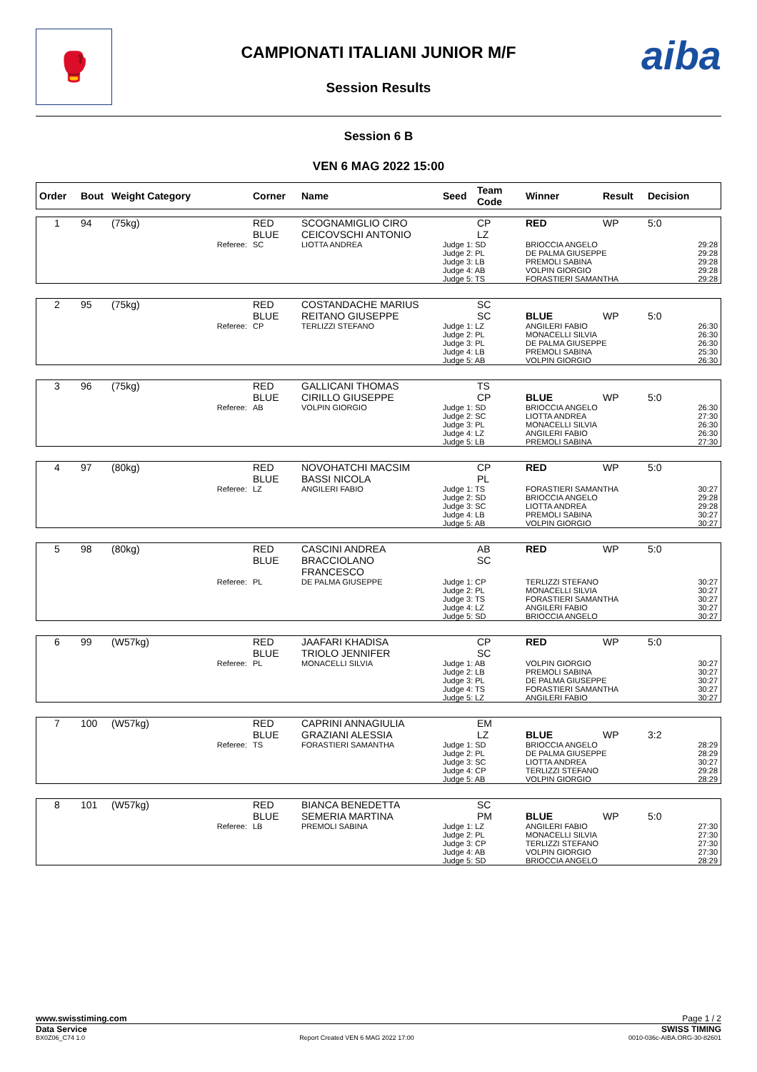🥊 CAMPIONATI ITALIANI JUNIOR M/F
Session Results
aiba
Session 6 B
VEN 6 MAG 2022 15:00
| Order | Bout | Weight Category | Corner | Name | Seed | Team Code | Winner | Result | Decision |
| --- | --- | --- | --- | --- | --- | --- | --- | --- | --- |
| 1 | 94 | (75kg) | RED BLUE | SCOGNAMIGLIO CIRO CEICOVSCHI ANTONIO | | CP LZ | RED | WP | 5:0 |
| | | Referee: | SC | LIOTTA ANDREA | Judge 1: SD Judge 2: PL Judge 3: LB Judge 4: AB Judge 5: TS | | BRIOCCIA ANGELO DE PALMA GIUSEPPE PREMOLI SABINA VOLPIN GIORGIO FORASTIERI SAMANTHA | | 29:28 29:28 29:28 29:28 29:28 |
| 2 | 95 | (75kg) | RED BLUE | COSTANDACHE MARIUS REITANO GIUSEPPE | | SC SC | BLUE | WP | 5:0 |
| | | Referee: | CP | TERLIZZI STEFANO | Judge 1: LZ Judge 2: PL Judge 3: PL Judge 4: LB Judge 5: AB | | ANGILERI FABIO MONACELLI SILVIA DE PALMA GIUSEPPE PREMOLI SABINA VOLPIN GIORGIO | | 26:30 26:30 26:30 25:30 26:30 |
| 3 | 96 | (75kg) | RED BLUE | GALLICANI THOMAS CIRILLO GIUSEPPE | | TS CP | BLUE | WP | 5:0 |
| | | Referee: | AB | VOLPIN GIORGIO | Judge 1: SD Judge 2: SC Judge 3: PL Judge 4: LZ Judge 5: LB | | BRIOCCIA ANGELO LIOTTA ANDREA MONACELLI SILVIA ANGILERI FABIO PREMOLI SABINA | | 26:30 27:30 26:30 26:30 27:30 |
| 4 | 97 | (80kg) | RED BLUE | NOVOHATCHI MACSIM BASSI NICOLA | | CP PL | RED | WP | 5:0 |
| | | Referee: | LZ | ANGILERI FABIO | Judge 1: TS Judge 2: SD Judge 3: SC Judge 4: LB Judge 5: AB | | FORASTIERI SAMANTHA BRIOCCIA ANGELO LIOTTA ANDREA PREMOLI SABINA VOLPIN GIORGIO | | 30:27 29:28 29:28 30:27 30:27 |
| 5 | 98 | (80kg) | RED BLUE | CASCINI ANDREA BRACCIOLANO FRANCESCO | | AB SC | RED | WP | 5:0 |
| | | Referee: | PL | DE PALMA GIUSEPPE | Judge 1: CP Judge 2: PL Judge 3: TS Judge 4: LZ Judge 5: SD | | TERLIZZI STEFANO MONACELLI SILVIA FORASTIERI SAMANTHA ANGILERI FABIO BRIOCCIA ANGELO | | 30:27 30:27 30:27 30:27 30:27 |
| 6 | 99 | (W57kg) | RED BLUE | JAAFARI KHADISA TRIOLO JENNIFER | | CP SC | RED | WP | 5:0 |
| | | Referee: | PL | MONACELLI SILVIA | Judge 1: AB Judge 2: LB Judge 3: PL Judge 4: TS Judge 5: LZ | | VOLPIN GIORGIO PREMOLI SABINA DE PALMA GIUSEPPE FORASTIERI SAMANTHA ANGILERI FABIO | | 30:27 30:27 30:27 30:27 30:27 |
| 7 | 100 | (W57kg) | RED BLUE | CAPRINI ANNAGIULIA GRAZIANI ALESSIA | | EM LZ | BLUE | WP | 3:2 |
| | | Referee: | TS | FORASTIERI SAMANTHA | Judge 1: SD Judge 2: PL Judge 3: SC Judge 4: CP Judge 5: AB | | BRIOCCIA ANGELO DE PALMA GIUSEPPE LIOTTA ANDREA TERLIZZI STEFANO VOLPIN GIORGIO | | 28:29 28:29 30:27 29:28 28:29 |
| 8 | 101 | (W57kg) | RED BLUE | BIANCA BENEDETTA SEMERIA MARTINA | | SC PM | BLUE | WP | 5:0 |
| | | Referee: | LB | PREMOLI SABINA | Judge 1: LZ Judge 2: PL Judge 3: CP Judge 4: AB Judge 5: SD | | ANGILERI FABIO MONACELLI SILVIA TERLIZZI STEFANO VOLPIN GIORGIO BRIOCCIA ANGELO | | 27:30 27:30 27:30 27:30 28:29 |
www.swisstiming.com Page 1 / 2
Data Service SWISS TIMING
BX0Z06_C74 1.0 Report Created VEN 6 MAG 2022 17:00 0010-036c-AIBA.ORG-30-82601